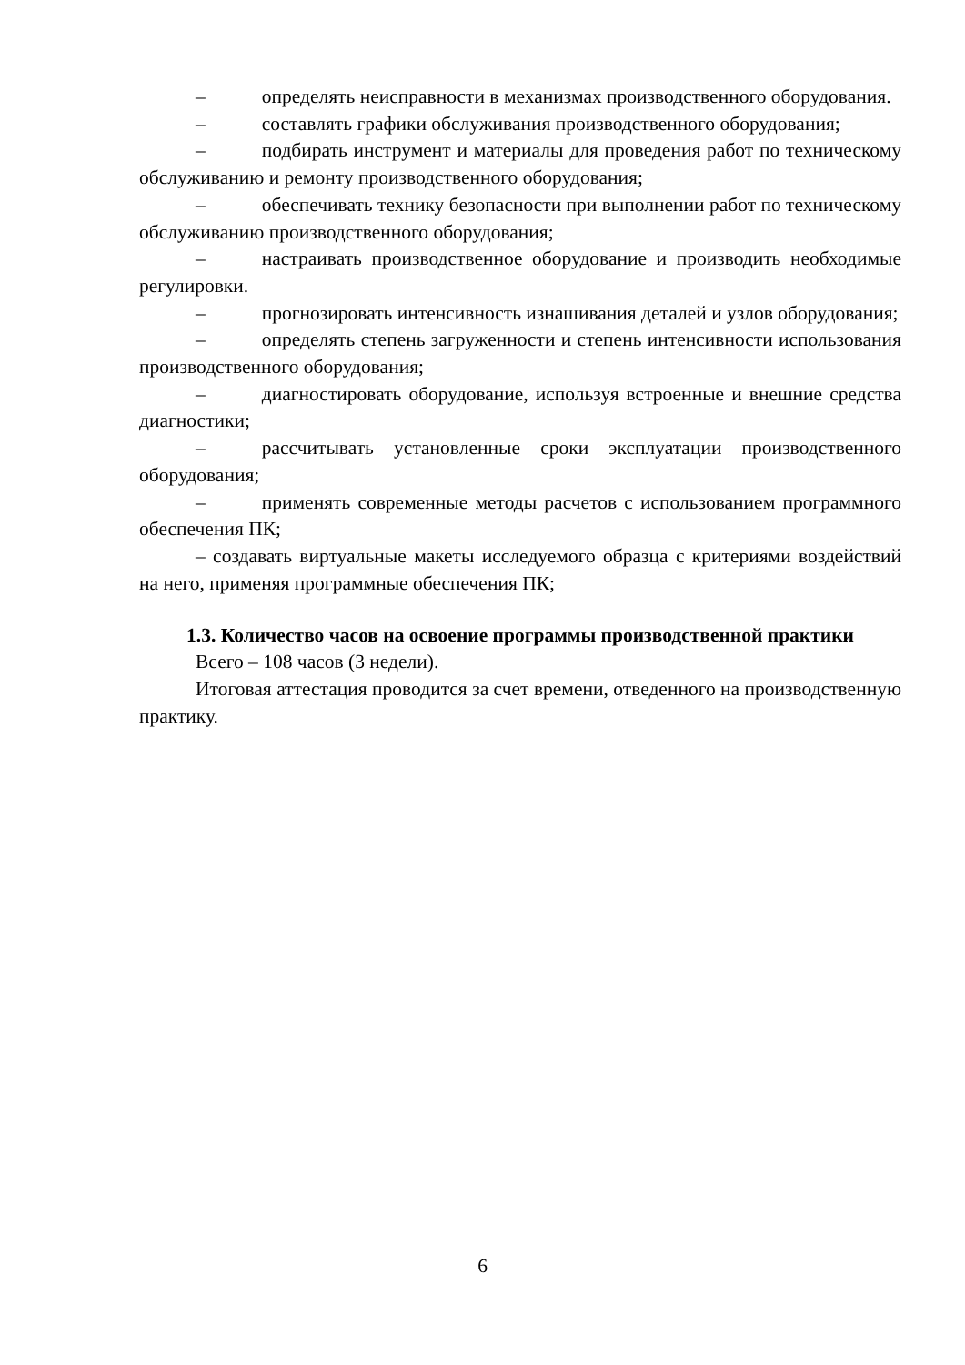– определять неисправности в механизмах производственного оборудования.
– составлять графики обслуживания производственного оборудования;
– подбирать инструмент и материалы для проведения работ по техническому обслуживанию и ремонту производственного оборудования;
– обеспечивать технику безопасности при выполнении работ по техническому обслуживанию производственного оборудования;
– настраивать производственное оборудование и производить необходимые регулировки.
– прогнозировать интенсивность изнашивания деталей и узлов оборудования;
– определять степень загруженности и степень интенсивности использования производственного оборудования;
– диагностировать оборудование, используя встроенные и внешние средства диагностики;
– рассчитывать установленные сроки эксплуатации производственного оборудования;
– применять современные методы расчетов с использованием программного обеспечения ПК;
– создавать виртуальные макеты исследуемого образца с критериями воздействий на него, применяя программные обеспечения ПК;
1.3. Количество часов на освоение программы производственной практики
Всего – 108 часов (3 недели).
Итоговая аттестация проводится за счет времени, отведенного на производственную практику.
6